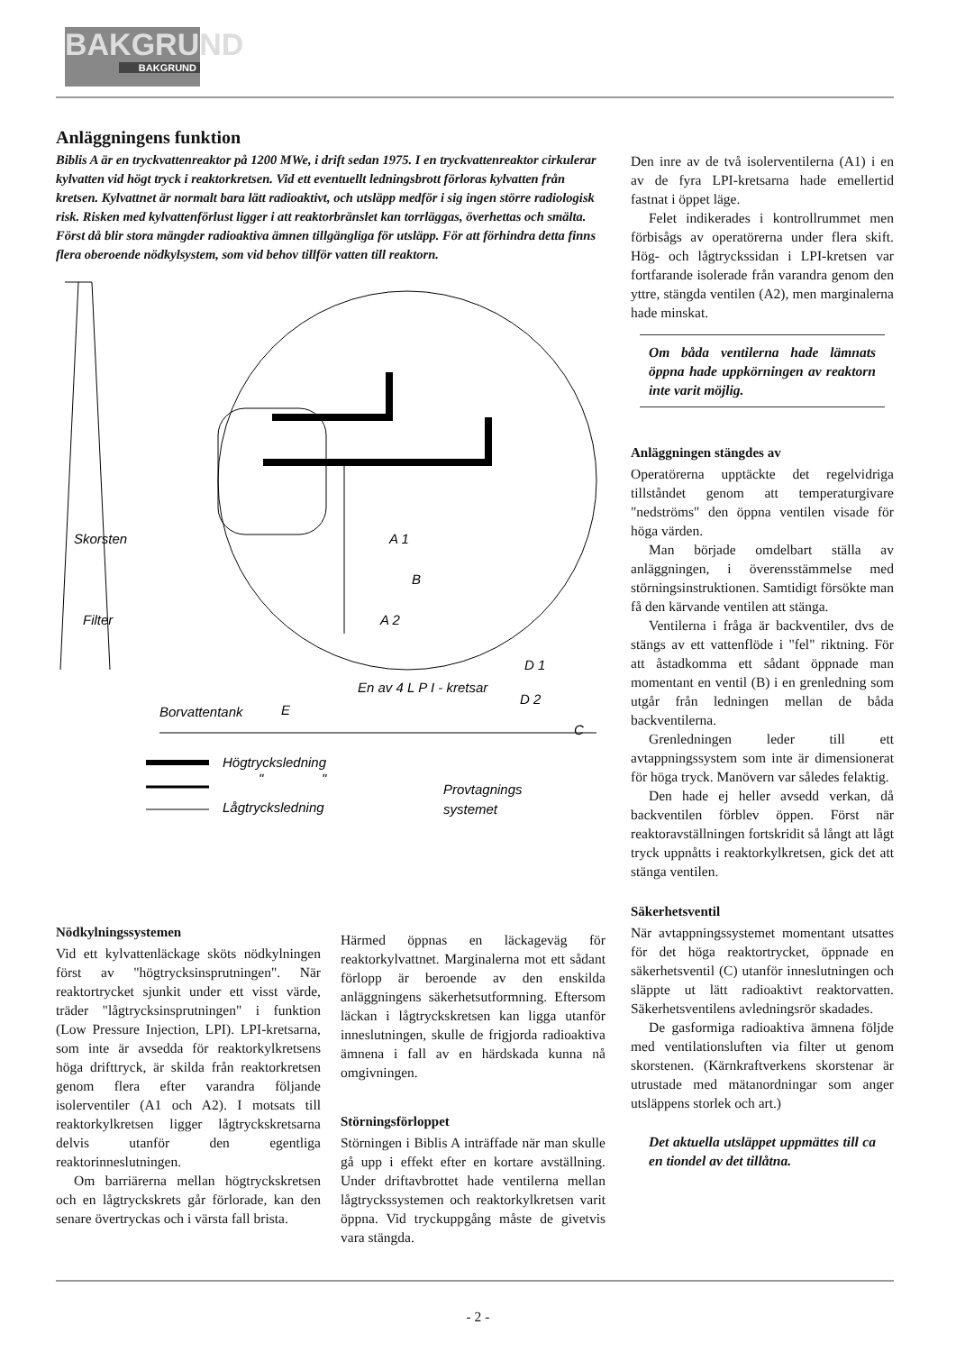BAKGRUND
BAKGRUND
Anläggningens funktion
Biblis A är en tryckvattenreaktor på 1200 MWe, i drift sedan 1975. I en tryckvattenreaktor cirkulerar kylvatten vid högt tryck i reaktorkretsen. Vid ett eventuellt ledningsbrott förloras kylvatten från kretsen. Kylvattnet är normalt bara lätt radioaktivt, och utsläpp medför i sig ingen större radiologisk risk. Risken med kylvattenförlust ligger i att reaktorbränslet kan torrläggas, överhettas och smälta. Först då blir stora mängder radioaktiva ämnen tillgängliga för utsläpp. För att förhindra detta finns flera oberoende nödkylsystem, som vid behov tillför vatten till reaktorn.
Skorsten
Filter
A 1
A 2
B
D 1
D 2
C
En av 4 L P I - kretsar
Borvattentank
E
Högtrycksledning
"
"
Lågtrycksledning
Provtagnings
systemet
Nödkylningssystemen
Vid ett kylvattenläckage sköts nödkylningen först av "högtrycksinsprutningen". När reaktortrycket sjunkit under ett visst värde, träder "lågtrycksinsprutningen" i funktion (Low Pressure Injection, LPI). LPI-kretsarna, som inte är avsedda för reaktorkylkretsens höga drifttryck, är skilda från reaktorkretsen genom flera efter varandra följande isolerventiler (A1 och A2). I motsats till reaktorkylkretsen ligger lågtryckskretsarna delvis utanför den egentliga reaktorinneslutningen.
Om barriärerna mellan högtryckskretsen och en lågtryckskrets går förlorade, kan den senare övertryckas och i värsta fall brista.
Härmed öppnas en läckageväg för reaktorkylvattnet. Marginalerna mot ett sådant förlopp är beroende av den enskilda anläggningens säkerhetsutformning. Eftersom läckan i lågtryckskretsen kan ligga utanför inneslutningen, skulle de frigjorda radioaktiva ämnena i fall av en härdskada kunna nå omgivningen.
Störningsförloppet
Störningen i Biblis A inträffade när man skulle gå upp i effekt efter en kortare avställning. Under driftavbrottet hade ventilerna mellan lågtryckssystemen och reaktorkylkretsen varit öppna. Vid tryckuppgång måste de givetvis vara stängda.
Den inre av de två isolerventilerna (A1) i en av de fyra LPI-kretsarna hade emellertid fastnat i öppet läge.
Felet indikerades i kontrollrummet men förbisågs av operatörerna under flera skift. Hög- och lågtryckssidan i LPI-kretsen var fortfarande isolerade från varandra genom den yttre, stängda ventilen (A2), men marginalerna hade minskat.
Om båda ventilerna hade lämnats öppna hade uppkörningen av reaktorn inte varit möjlig.
Anläggningen stängdes av
Operatörerna upptäckte det regelvidriga tillståndet genom att temperaturgivare "nedströms" den öppna ventilen visade för höga värden.
Man började omdelbart ställa av anläggningen, i överensstämmelse med störningsinstruktionen. Samtidigt försökte man få den kärvande ventilen att stänga.
Ventilerna i fråga är backventiler, dvs de stängs av ett vattenflöde i "fel" riktning. För att åstadkomma ett sådant öppnade man momentant en ventil (B) i en grenledning som utgår från ledningen mellan de båda backventilerna.
Grenledningen leder till ett avtappningssystem som inte är dimensionerat för höga tryck. Manövern var således felaktig.
Den hade ej heller avsedd verkan, då backventilen förblev öppen. Först när reaktoravställningen fortskridit så långt att lågt tryck uppnåtts i reaktorkylkretsen, gick det att stänga ventilen.
Säkerhetsventil
När avtappningssystemet momentant utsattes för det höga reaktortrycket, öppnade en säkerhetsventil (C) utanför inneslutningen och släppte ut lätt radioaktivt reaktorvatten. Säkerhetsventilens avledningsrör skadades.
De gasformiga radioaktiva ämnena följde med ventilationsluften via filter ut genom skorstenen. (Kärnkraftverkens skorstenar är utrustade med mätanordningar som anger utsläppens storlek och art.)
Det aktuella utsläppet uppmättes till ca en tiondel av det tillåtna.
- 2 -